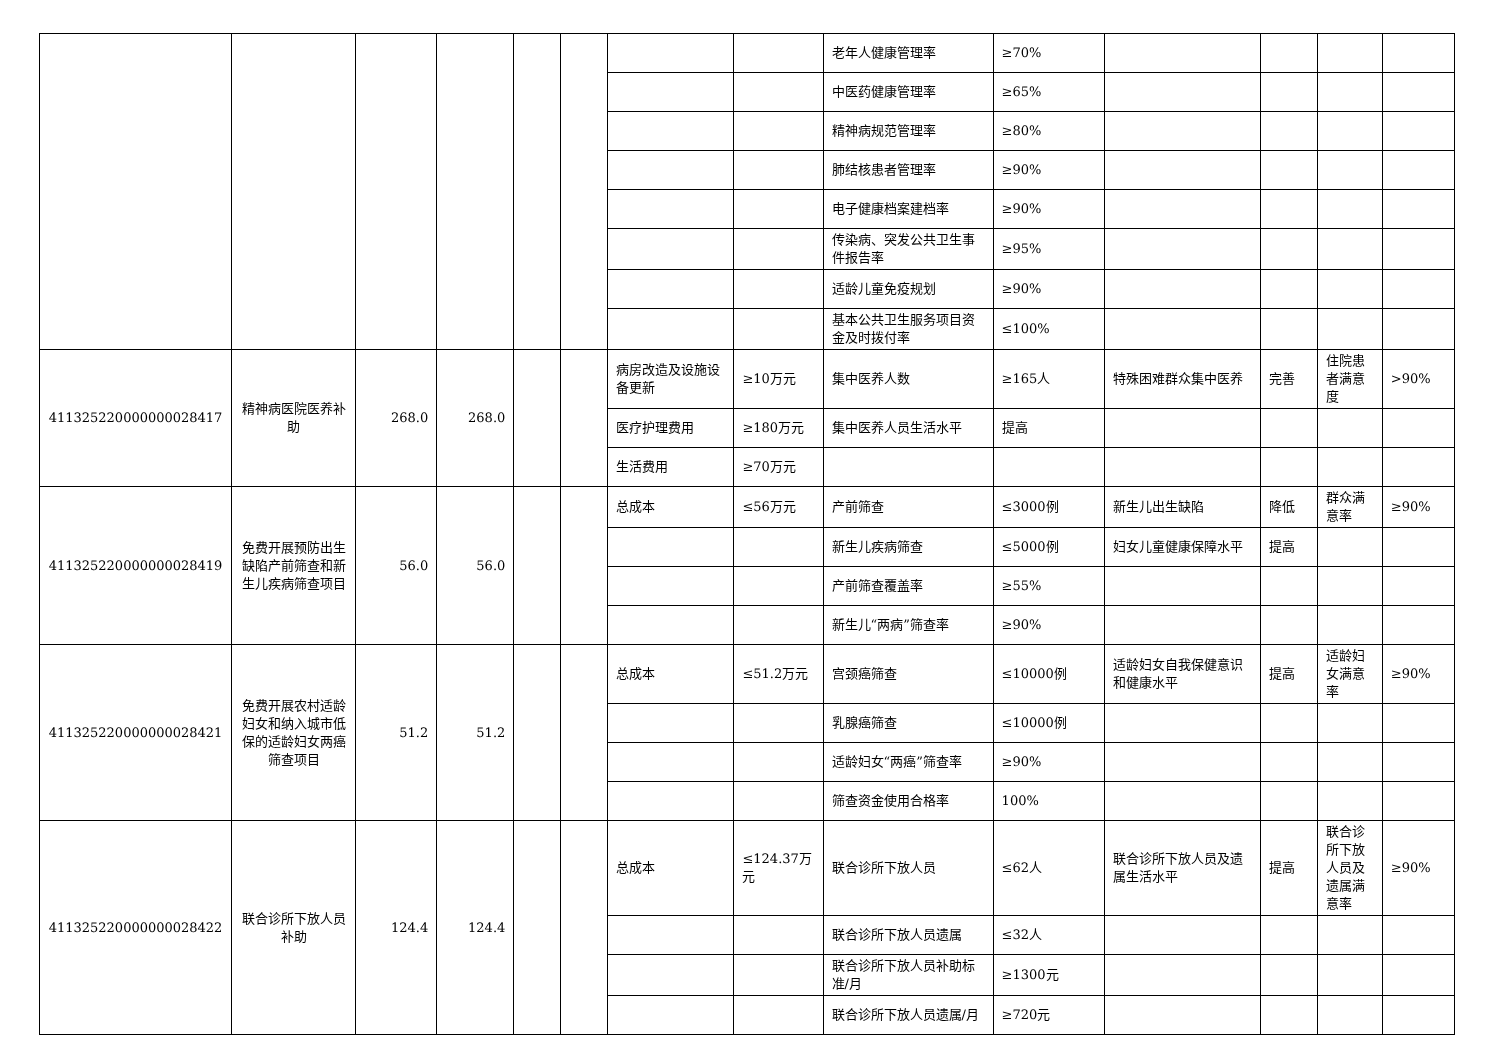| | | | | | | | | 老年人健康管理率 | ≥70% | | | | |
| | | | | | | | | 中医药健康管理率 | ≥65% | | | | |
| | | | | | | | | 精神病规范管理率 | ≥80% | | | | |
| | | | | | | | | 肺结核患者管理率 | ≥90% | | | | |
| | | | | | | | | 电子健康档案建档率 | ≥90% | | | | |
| | | | | | | | | 传染病、突发公共卫生事件报告率 | ≥95% | | | | |
| | | | | | | | | 适龄儿童免疫规划 | ≥90% | | | | |
| | | | | | | | | 基本公共卫生服务项目资金及时拨付率 | ≤100% | | | | |
| 411325220000000028417 | 精神病医院医养补助 | 268.0 | 268.0 | | | 病房改造及设施设备更新 | ≥10万元 | 集中医养人数 | ≥165人 | 特殊困难群众集中医养 | 完善 | 住院患者满意度 | >90% |
| | | | | | | 医疗护理费用 | ≥180万元 | 集中医养人员生活水平 | 提高 | | | | |
| | | | | | | 生活费用 | ≥70万元 | | | | | | |
| 411325220000000028419 | 免费开展预防出生缺陷产前筛查和新生儿疾病筛查项目 | 56.0 | 56.0 | | | 总成本 | ≤56万元 | 产前筛查 | ≤3000例 | 新生儿出生缺陷 | 降低 | 群众满意率 | ≥90% |
| | | | | | | | | 新生儿疾病筛查 | ≤5000例 | 妇女儿童健康保障水平 | 提高 | | |
| | | | | | | | | 产前筛查覆盖率 | ≥55% | | | | |
| | | | | | | | | 新生儿“两病”筛查率 | ≥90% | | | | |
| 411325220000000028421 | 免费开展农村适龄妇女和纳入城市低保的适龄妇女两癌筛查项目 | 51.2 | 51.2 | | | 总成本 | ≤51.2万元 | 宫颈癌筛查 | ≤10000例 | 适龄妇女自我保健意识和健康水平 | 提高 | 适龄妇女满意率 | ≥90% |
| | | | | | | | | 乳腺癌筛查 | ≤10000例 | | | | |
| | | | | | | | | 适龄妇女“两癌”筛查率 | ≥90% | | | | |
| | | | | | | | | 筛查资金使用合格率 | 100% | | | | |
| 411325220000000028422 | 联合诊所下放人员补助 | 124.4 | 124.4 | | | 总成本 | ≤124.37万元 | 联合诊所下放人员 | ≤62人 | 联合诊所下放人员及遗属生活水平 | 提高 | 联合诊所下放人员及遗属满意率 | ≥90% |
| | | | | | | | | 联合诊所下放人员遗属 | ≤32人 | | | | |
| | | | | | | | | 联合诊所下放人员补助标准/月 | ≥1300元 | | | | |
| | | | | | | | | 联合诊所下放人员遗属/月 | ≥720元 | | | | |